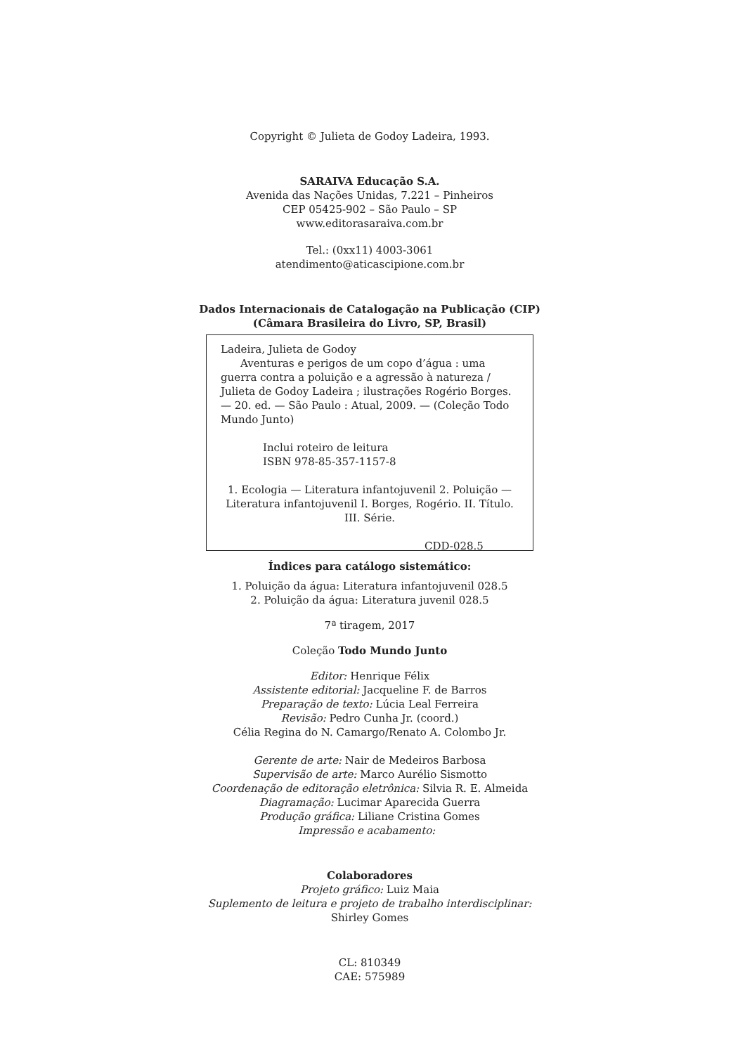Copyright © Julieta de Godoy Ladeira, 1993.
SARAIVA Educação S.A.
Avenida das Nações Unidas, 7.221 – Pinheiros
CEP 05425-902 – São Paulo – SP
www.editorasaraiva.com.br
Tel.: (0xx11) 4003-3061
atendimento@aticascipione.com.br
Dados Internacionais de Catalogação na Publicação (CIP)
(Câmara Brasileira do Livro, SP, Brasil)
Ladeira, Julieta de Godoy
Aventuras e perigos de um copo d’água : uma guerra contra a poluição e a agressão à natureza / Julieta de Godoy Ladeira ; ilustrações Rogério Borges. — 20. ed. — São Paulo : Atual, 2009. — (Coleção Todo Mundo Junto)
Inclui roteiro de leitura
ISBN 978-85-357-1157-8
1. Ecologia — Literatura infantojuvenil 2. Poluição — Literatura infantojuvenil I. Borges, Rogério. II. Título. III. Série.
CDD-028.5
Índices para catálogo sistemático:
1. Poluição da água: Literatura infantojuvenil 028.5
2. Poluição da água: Literatura juvenil 028.5
7ª tiragem, 2017
Coleção Todo Mundo Junto
Editor: Henrique Félix
Assistente editorial: Jacqueline F. de Barros
Preparação de texto: Lúcia Leal Ferreira
Revisão: Pedro Cunha Jr. (coord.)
Célia Regina do N. Camargo/Renato A. Colombo Jr.
Gerente de arte: Nair de Medeiros Barbosa
Supervisão de arte: Marco Aurélio Sismotto
Coordenação de editoração eletrônica: Silvia R. E. Almeida
Diagramação: Lucimar Aparecida Guerra
Produção gráfica: Liliane Cristina Gomes
Impressão e acabamento:
Colaboradores
Projeto gráfico: Luiz Maia
Suplemento de leitura e projeto de trabalho interdisciplinar:
Shirley Gomes
CL: 810349
CAE: 575989